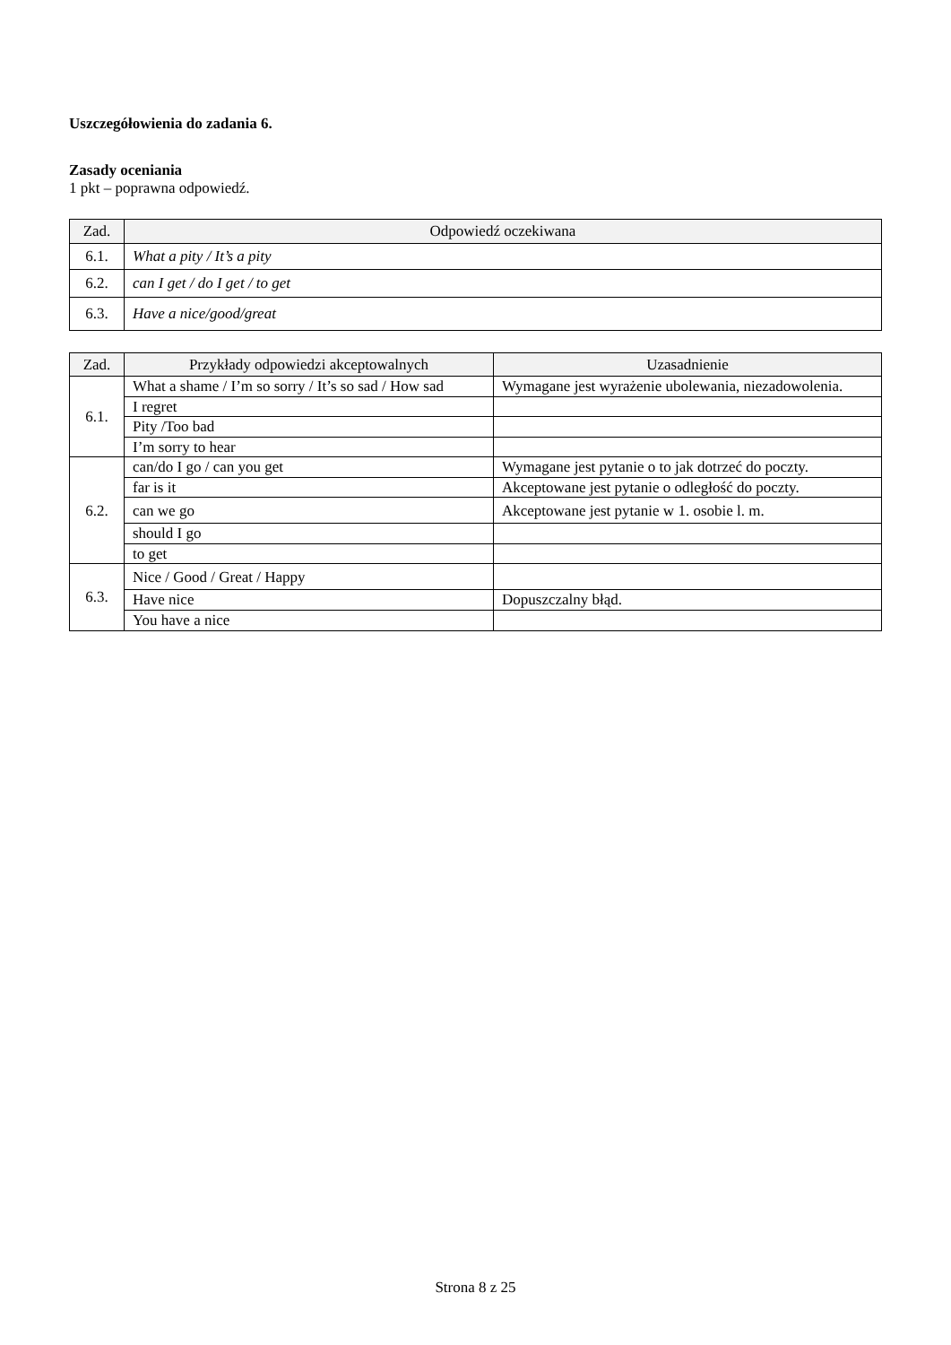Uszczegółowienia do zadania 6.
Zasady oceniania
1 pkt – poprawna odpowiedź.
| Zad. | Odpowiedź oczekiwana |
| --- | --- |
| 6.1. | What a pity / It’s a pity |
| 6.2. | can I get / do I get / to get |
| 6.3. | Have a nice/good/great |
| Zad. | Przykłady odpowiedzi akceptowalnych | Uzasadnienie |
| --- | --- | --- |
| 6.1. | What a shame / I’m so sorry / It’s so sad / How sad | Wymagane jest wyrażenie ubolewania, niezadowolenia. |
| | I regret | |
| | Pity /Too bad | |
| | I’m sorry to hear | |
| 6.2. | can/do I go / can you get | Wymagane jest pytanie o to jak dotrzeć do poczty. |
| | far is it | Akceptowane jest pytanie o odległość do poczty. |
| | can we go | Akceptowane jest pytanie w 1. osobie l. m. |
| | should I go | |
| | to get | |
| 6.3. | Nice / Good / Great / Happy | |
| | Have nice | Dopuszczalny błąd. |
| | You have a nice | |
Strona 8 z 25